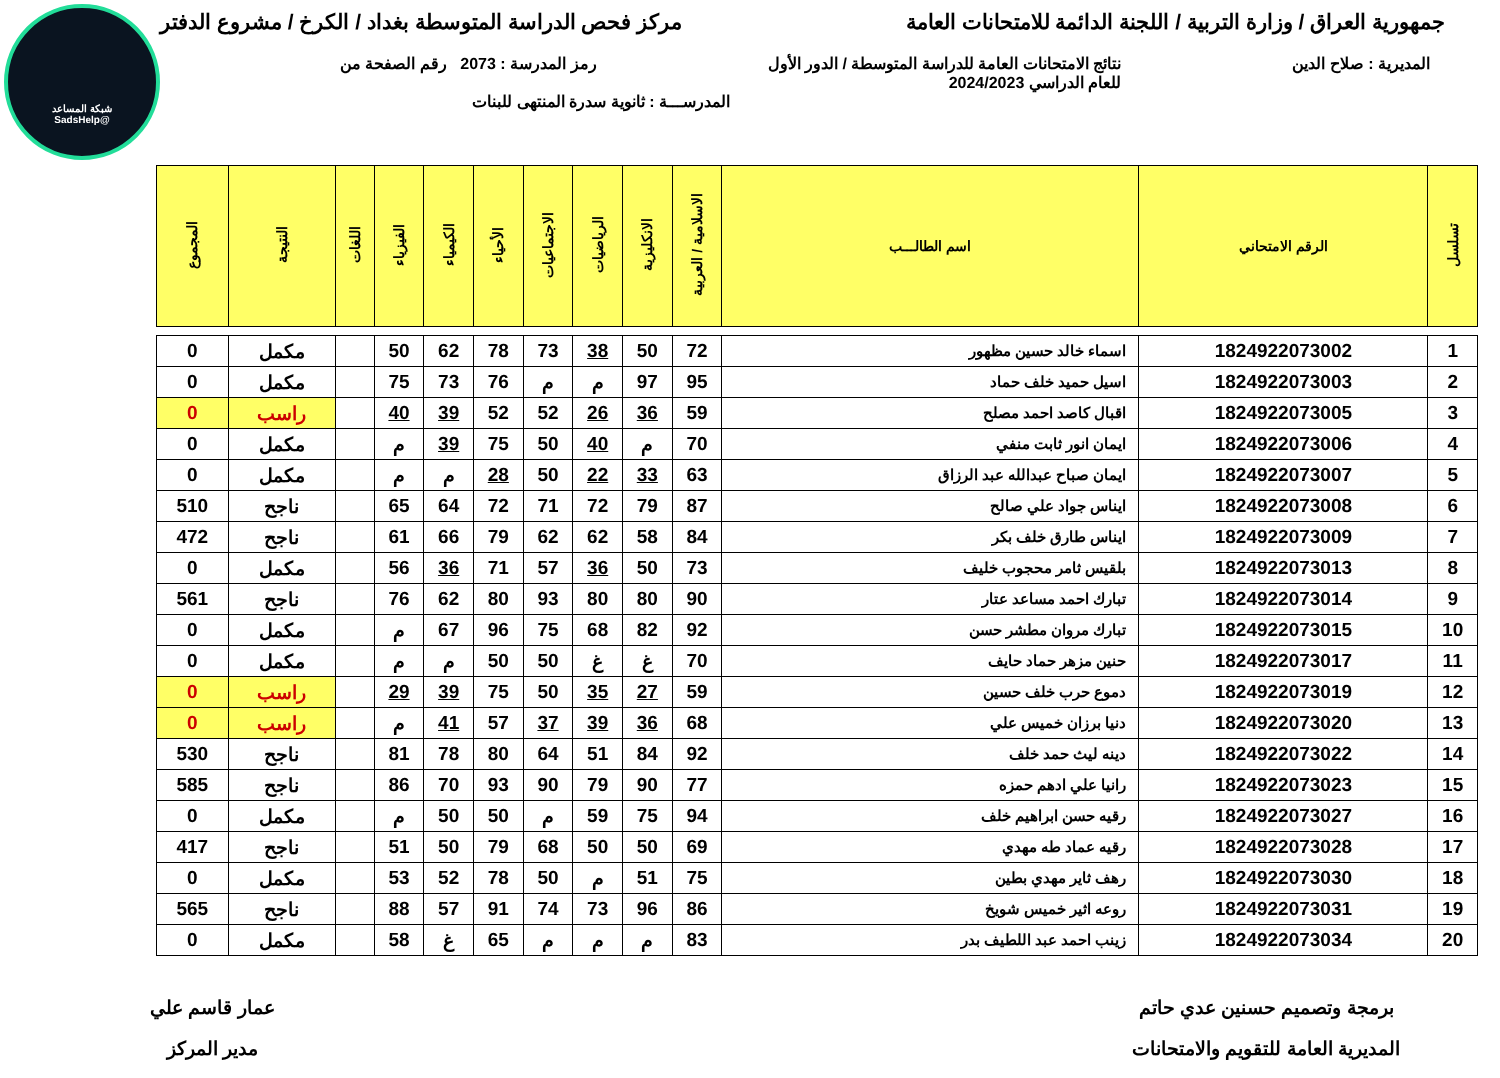شبكة المساعد
@SadsHelp
جمهورية العراق / وزارة التربية / اللجنة الدائمة للامتحانات العامة
مركز فحص الدراسة المتوسطة بغداد / الكرخ / مشروع الدفتر
المديرية : صلاح الدين نتائج الامتحانات العامة للدراسة المتوسطة / الدور الأول
للعام الدراسي 2024/2023
رمز المدرسة : 2073 رقم الصفحة من
المدرســـة : ثانوية سدرة المنتهى للبنات
| تسلسل | الرقم الامتحاني | اسم الطالـــب | الاسلامية / العربية | الانكليزية | الرياضيات | الاجتماعيات | الأحياء | الكيمياء | الفيزياء | اللغات | النتيجة | المجموع |
| --- | --- | --- | --- | --- | --- | --- | --- | --- | --- | --- | --- | --- |
| 1 | 1824922073002 | اسماء خالد حسين مظهور | 72 | 50 | 38 | 73 | 78 | 62 | 50 | | مكمل | 0 |
| 2 | 1824922073003 | اسيل حميد خلف حماد | 95 | 97 | م | م | 76 | 73 | 75 | | مكمل | 0 |
| 3 | 1824922073005 | اقبال كاصد احمد مصلح | 59 | 36 | 26 | 52 | 52 | 39 | 40 | | راسب | 0 |
| 4 | 1824922073006 | ايمان انور ثابت منفي | 70 | م | 40 | 50 | 75 | 39 | م | | مكمل | 0 |
| 5 | 1824922073007 | ايمان صباح عبدالله عبد الرزاق | 63 | 33 | 22 | 50 | 28 | م | م | | مكمل | 0 |
| 6 | 1824922073008 | ايناس جواد علي صالح | 87 | 79 | 72 | 71 | 72 | 64 | 65 | | ناجح | 510 |
| 7 | 1824922073009 | ايناس طارق خلف بكر | 84 | 58 | 62 | 62 | 79 | 66 | 61 | | ناجح | 472 |
| 8 | 1824922073013 | بلقيس ثامر محجوب خليف | 73 | 50 | 36 | 57 | 71 | 36 | 56 | | مكمل | 0 |
| 9 | 1824922073014 | تبارك احمد مساعد عتار | 90 | 80 | 80 | 93 | 80 | 62 | 76 | | ناجح | 561 |
| 10 | 1824922073015 | تبارك مروان مطشر حسن | 92 | 82 | 68 | 75 | 96 | 67 | م | | مكمل | 0 |
| 11 | 1824922073017 | حنين مزهر حماد حايف | 70 | غ | غ | 50 | 50 | م | م | | مكمل | 0 |
| 12 | 1824922073019 | دموع حرب خلف حسين | 59 | 27 | 35 | 50 | 75 | 39 | 29 | | راسب | 0 |
| 13 | 1824922073020 | دنيا برزان خميس علي | 68 | 36 | 39 | 37 | 57 | 41 | م | | راسب | 0 |
| 14 | 1824922073022 | دينه ليث حمد خلف | 92 | 84 | 51 | 64 | 80 | 78 | 81 | | ناجح | 530 |
| 15 | 1824922073023 | رانيا علي ادهم حمزه | 77 | 90 | 79 | 90 | 93 | 70 | 86 | | ناجح | 585 |
| 16 | 1824922073027 | رقيه حسن ابراهيم خلف | 94 | 75 | 59 | م | 50 | 50 | م | | مكمل | 0 |
| 17 | 1824922073028 | رقيه عماد طه مهدي | 69 | 50 | 50 | 68 | 79 | 50 | 51 | | ناجح | 417 |
| 18 | 1824922073030 | رهف ثاير مهدي بطين | 75 | 51 | م | 50 | 78 | 52 | 53 | | مكمل | 0 |
| 19 | 1824922073031 | روعه اثير خميس شويخ | 86 | 96 | 73 | 74 | 91 | 57 | 88 | | ناجح | 565 |
| 20 | 1824922073034 | زينب احمد عبد اللطيف بدر | 83 | م | م | م | 65 | غ | 58 | | مكمل | 0 |
برمجة وتصميم حسنين عدي حاتم
المديرية العامة للتقويم والامتحانات
عمار قاسم علي
مدير المركز